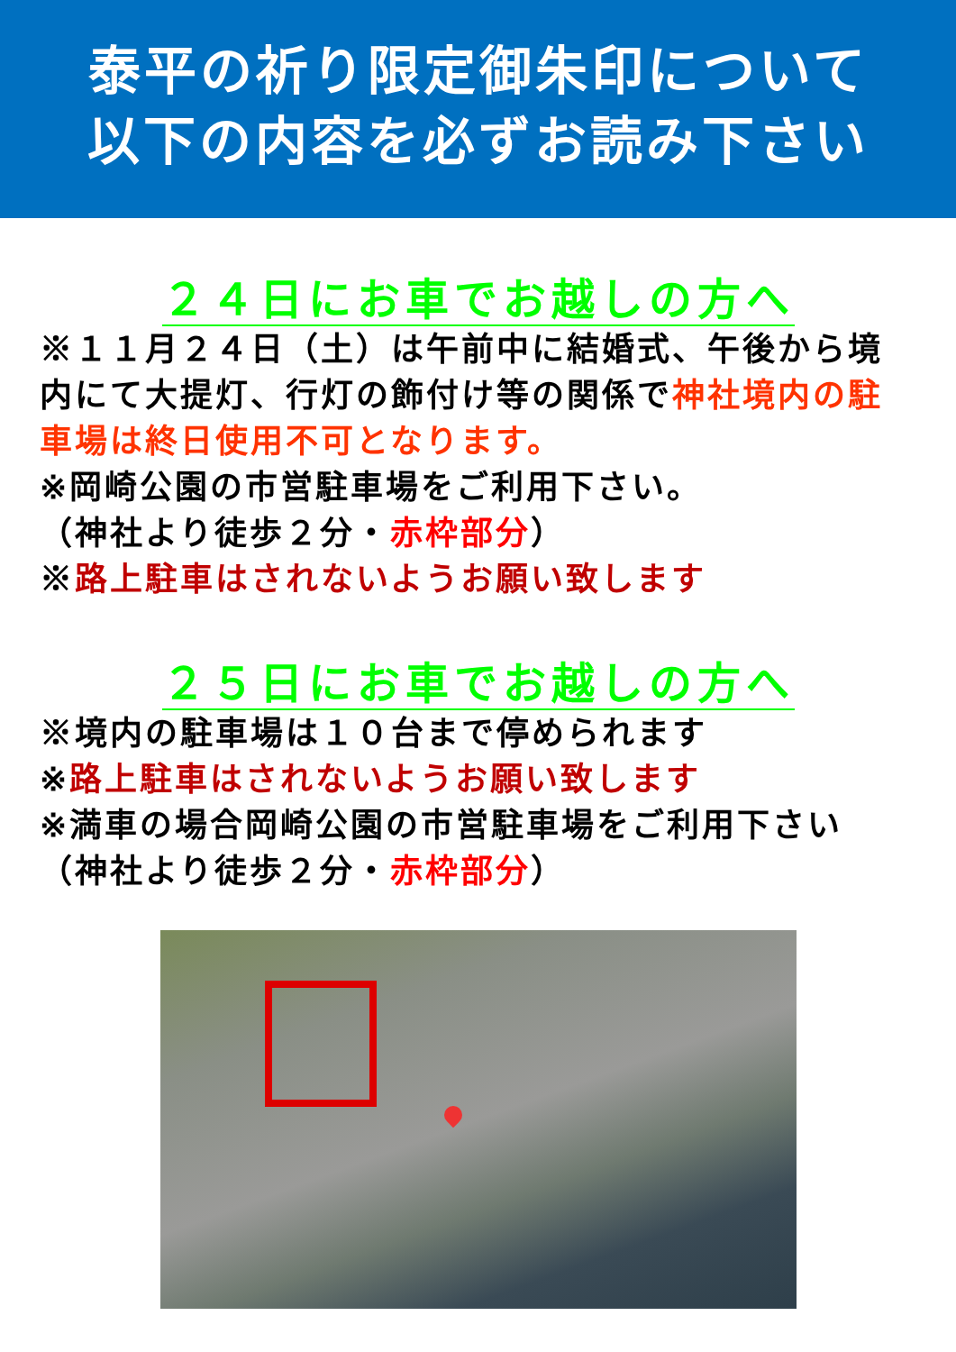泰平の祈り限定御朱印について
以下の内容を必ずお読み下さい
２４日にお車でお越しの方へ
※１１月２４日（土）は午前中に結婚式、午後から境内にて大提灯、行灯の飾付け等の関係で神社境内の駐車場は終日使用不可となります。
※岡崎公園の市営駐車場をご利用下さい。
（神社より徒歩２分・赤枠部分）
※路上駐車はされないようお願い致します
２５日にお車でお越しの方へ
※境内の駐車場は１０台まで停められます
※路上駐車はされないようお願い致します
※満車の場合岡崎公園の市営駐車場をご利用下さい
（神社より徒歩２分・赤枠部分）